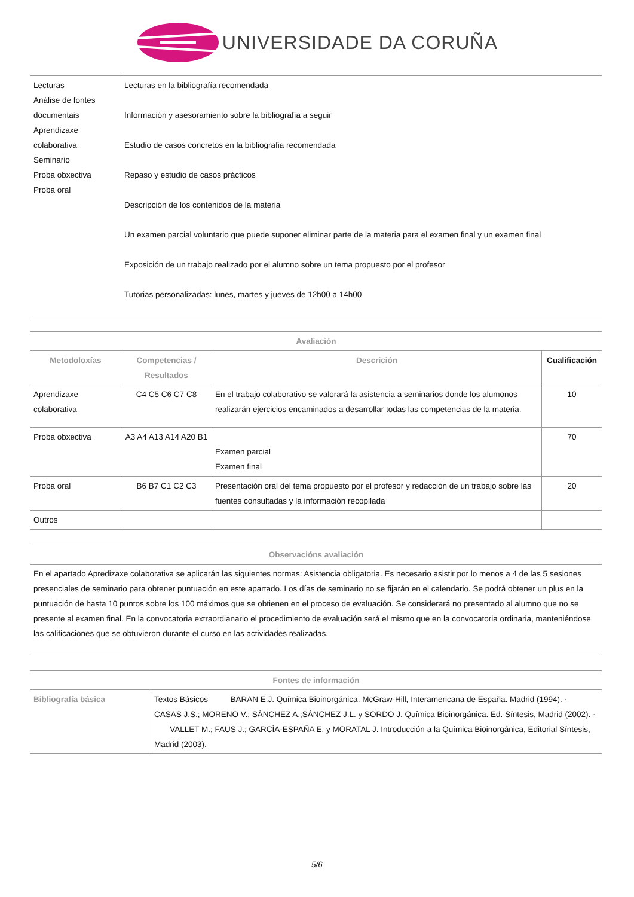UNIVERSIDADE DA CORUÑA
| Lecturas Análise de fontes documentais Aprendizaxe colaborativa Seminario Proba obxectiva Proba oral | Lecturas en la bibliografía recomendada Información y asesoramiento sobre la bibliografía a seguir Estudio de casos concretos en la bibliografia recomendada Repaso y estudio de casos prácticos Descripción de los contenidos de la materia Un examen parcial voluntario que puede suponer eliminar parte de la materia para el examen final y un examen final Exposición de un trabajo realizado por el alumno sobre un tema propuesto por el profesor Tutorias personalizadas: lunes, martes y jueves de 12h00 a 14h00 |
| Avaliación | | | |
| --- | --- | --- | --- |
| Metodoloxías | Competencias / Resultados | Descrición | Cualificación |
| Aprendizaxe colaborativa | C4 C5 C6 C7 C8 | En el trabajo colaborativo se valorará la asistencia a seminarios donde los alumonos realizarán ejercicios encaminados a desarrollar todas las competencias de la materia. | 10 |
| Proba obxectiva | A3 A4 A13 A14 A20 B1 | Examen parcial Examen final | 70 |
| Proba oral | B6 B7 C1 C2 C3 | Presentación oral del tema propuesto por el profesor y redacción de un trabajo sobre las fuentes consultadas y la información recopilada | 20 |
| Outros | | | |
| Observacións avaliación |
| --- |
| En el apartado Apredizaxe colaborativa se aplicarán las siguientes normas: Asistencia obligatoria. Es necesario asistir por lo menos a 4 de las 5 sesiones presenciales de seminario para obtener puntuación en este apartado. Los días de seminario no se fijarán en el calendario. Se podrá obtener un plus en la puntuación de hasta 10 puntos sobre los 100 máximos que se obtienen en el proceso de evaluación. Se considerará no presentado al alumno que no se presente al examen final. En la convocatoria extraordianario el procedimiento de evaluación será el mismo que en la convocatoria ordinaria, manteniéndose las calificaciones que se obtuvieron durante el curso en las actividades realizadas. |
| Fontes de información | |
| --- | --- |
| Bibliografía básica | Textos Básicos BARAN E.J. Química Bioinorgánica. McGraw-Hill, Interamericana de España. Madrid (1994). · CASAS J.S.; MORENO V.; SÁNCHEZ A.;SÁNCHEZ J.L. y SORDO J. Química Bioinorgánica. Ed. Síntesis, Madrid (2002). · VALLET M.; FAUS J.; GARCÍA-ESPAÑA E. y MORATAL J. Introducción a la Química Bioinorgánica, Editorial Síntesis, Madrid (2003). |
5/6